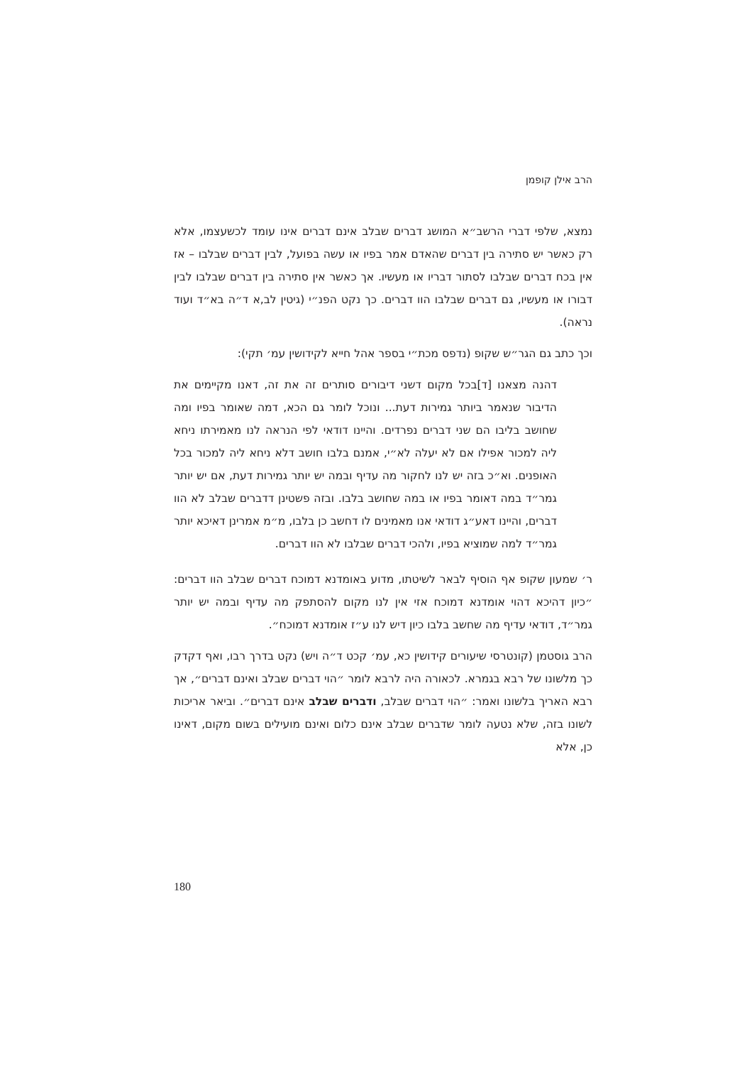הרב אילן קופמן
נמצא, שלפי דברי הרשב״א המושג דברים שבלב אינם דברים אינו עומד לכשעצמו, אלא רק כאשר יש סתירה בין דברים שהאדם אמר בפיו או עשה בפועל, לבין דברים שבלבו – אז אין בכח דברים שבלבו לסתור דבריו או מעשיו. אך כאשר אין סתירה בין דברים שבלבו לבין דבורו או מעשיו, גם דברים שבלבו הוו דברים. כך נקט הפנ״י (גיטין לב,א ד״ה בא״ד ועוד נראה).
וכך כתב גם הגר״ש שקופ (נדפס מכת״י בספר אהל חייא לקידושין עמ׳ תקי):
דהנה מצאנו [ד]בכל מקום דשני דיבורים סותרים זה את זה, דאנו מקיימים את הדיבור שנאמר ביותר גמירות דעת... ונוכל לומר גם הכא, דמה שאומר בפיו ומה שחושב בליבו הם שני דברים נפרדים. והיינו דודאי לפי הנראה לנו מאמירתו ניחא ליה למכור אפילו אם לא יעלה לא״י, אמנם בלבו חושב דלא ניחא ליה למכור בכל האופנים. וא״כ בזה יש לנו לחקור מה עדיף ובמה יש יותר גמירות דעת, אם יש יותר גמר״ד במה דאומר בפיו או במה שחושב בלבו. ובזה פשטינן דדברים שבלב לא הוו דברים, והיינו דאע״ג דודאי אנו מאמינים לו דחשב כן בלבו, מ״מ אמרינן דאיכא יותר גמר״ד למה שמוציא בפיו, ולהכי דברים שבלבו לא הוו דברים.
ר׳ שמעון שקופ אף הוסיף לבאר לשיטתו, מדוע באומדנא דמוכח דברים שבלב הוו דברים: ״כיון דהיכא דהוי אומדנא דמוכח אזי אין לנו מקום להסתפק מה עדיף ובמה יש יותר גמר״ד, דודאי עדיף מה שחשב בלבו כיון דיש לנו ע״ז אומדנא דמוכח״.
הרב גוסטמן (קונטרסי שיעורים קידושין כא, עמ׳ קכט ד״ה ויש) נקט בדרך רבו, ואף דקדק כך מלשונו של רבא בגמרא. לכאורה היה לרבא לומר ״הוי דברים שבלב ואינם דברים״, אך רבא האריך בלשונו ואמר: ״הוי דברים שבלב, ודברים שבלב אינם דברים״. וביאר אריכות לשונו בזה, שלא נטעה לומר שדברים שבלב אינם כלום ואינם מועילים בשום מקום, דאינו כן, אלא
180